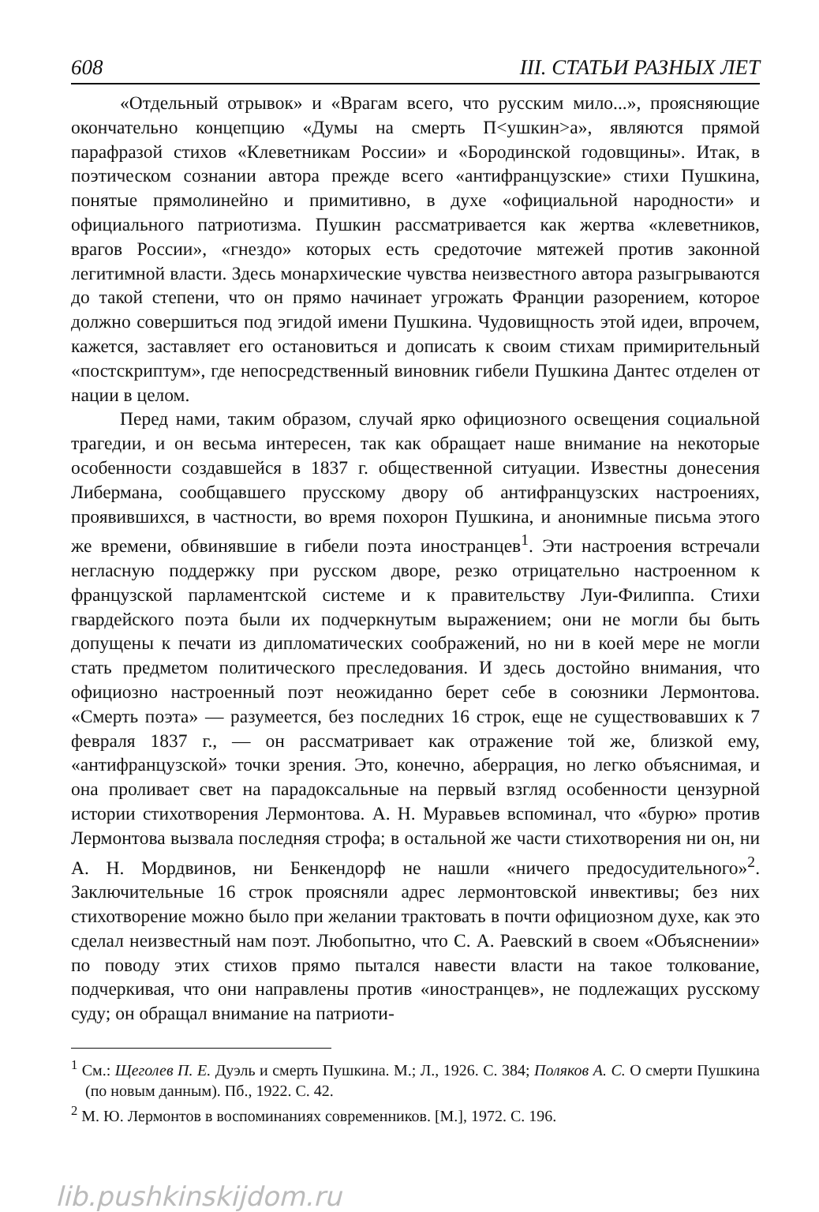608 III. СТАТЬИ РАЗНЫХ ЛЕТ
«Отдельный отрывок» и «Врагам всего, что русским мило...», проясняющие окончательно концепцию «Думы на смерть П<ушкин>а», являются прямой парафразой стихов «Клеветникам России» и «Бородинской годовщины». Итак, в поэтическом сознании автора прежде всего «антифранцузские» стихи Пушкина, понятые прямолинейно и примитивно, в духе «официальной народности» и официального патриотизма. Пушкин рассматривается как жертва «клеветников, врагов России», «гнездо» которых есть средоточие мятежей против законной легитимной власти. Здесь монархические чувства неизвестного автора разыгрываются до такой степени, что он прямо начинает угрожать Франции разорением, которое должно совершиться под эгидой имени Пушкина. Чудовищность этой идеи, впрочем, кажется, заставляет его остановиться и дописать к своим стихам примирительный «постскриптум», где непосредственный виновник гибели Пушкина Дантес отделен от нации в целом.
Перед нами, таким образом, случай ярко официозного освещения социальной трагедии, и он весьма интересен, так как обращает наше внимание на некоторые особенности создавшейся в 1837 г. общественной ситуации. Известны донесения Либермана, сообщавшего прусскому двору об антифранцузских настроениях, проявившихся, в частности, во время похорон Пушкина, и анонимные письма этого же времени, обвинявшие в гибели поэта иностранцев<sup>1</sup>. Эти настроения встречали негласную поддержку при русском дворе, резко отрицательно настроенном к французской парламентской системе и к правительству Луи-Филиппа. Стихи гвардейского поэта были их подчеркнутым выражением; они не могли бы быть допущены к печати из дипломатических соображений, но ни в коей мере не могли стать предметом политического преследования. И здесь достойно внимания, что официозно настроенный поэт неожиданно берет себе в союзники Лермонтова. «Смерть поэта» — разумеется, без последних 16 строк, еще не существовавших к 7 февраля 1837 г., — он рассматривает как отражение той же, близкой ему, «антифранцузской» точки зрения. Это, конечно, аберрация, но легко объяснимая, и она проливает свет на парадоксальные на первый взгляд особенности цензурной истории стихотворения Лермонтова. А. Н. Муравьев вспоминал, что «бурю» против Лермонтова вызвала последняя строфа; в остальной же части стихотворения ни он, ни А. Н. Мордвинов, ни Бенкендорф не нашли «ничего предосудительного»<sup>2</sup>. Заключительные 16 строк проясняли адрес лермонтовской инвективы; без них стихотворение можно было при желании трактовать в почти официозном духе, как это сделал неизвестный нам поэт. Любопытно, что С. А. Раевский в своем «Объяснении» по поводу этих стихов прямо пытался навести власти на такое толкование, подчеркивая, что они направлены против «иностранцев», не подлежащих русскому суду; он обращал внимание на патриоти-
<sup>1</sup> См.: Щеголев П. Е. Дуэль и смерть Пушкина. М.; Л., 1926. С. 384; Поляков А. С. О смерти Пушкина (по новым данным). Пб., 1922. С. 42.
<sup>2</sup> М. Ю. Лермонтов в воспоминаниях современников. [М.], 1972. С. 196.
lib.pushkinskijdom.ru